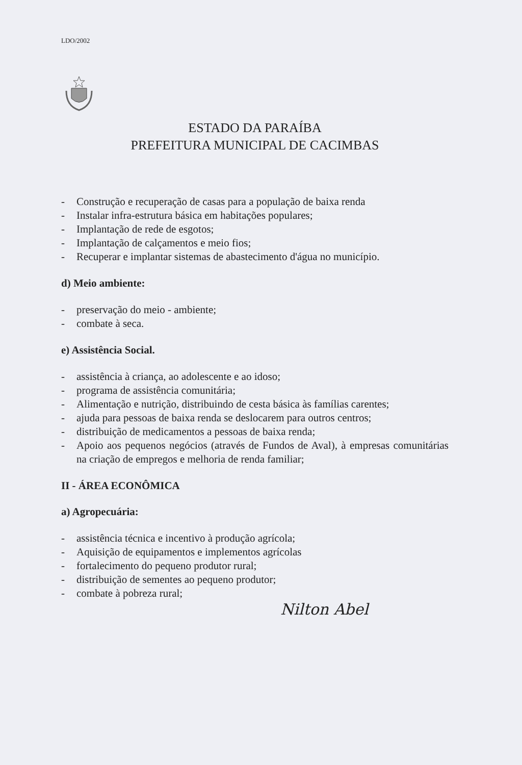LDO/2002
ESTADO DA PARAÍBA
PREFEITURA MUNICIPAL DE CACIMBAS
- Construção e recuperação de casas para a população de baixa renda
- Instalar infra-estrutura básica em habitações populares;
- Implantação de rede de esgotos;
- Implantação de calçamentos e meio fios;
- Recuperar e implantar sistemas de abastecimento d'água no município.
d) Meio ambiente:
- preservação do meio - ambiente;
- combate à seca.
e) Assistência Social.
- assistência à criança, ao adolescente e ao idoso;
- programa de assistência comunitária;
- Alimentação e nutrição, distribuindo de cesta básica às famílias carentes;
- ajuda para pessoas de baixa renda se deslocarem para outros centros;
- distribuição de medicamentos a pessoas de baixa renda;
- Apoio aos pequenos negócios (através de Fundos de Aval), à empresas comunitárias na criação de empregos e melhoria de renda familiar;
II - ÁREA ECONÔMICA
a) Agropecuária:
- assistência técnica e incentivo à produção agrícola;
- Aquisição de equipamentos e implementos agrícolas
- fortalecimento do pequeno produtor rural;
- distribuição de sementes ao pequeno produtor;
- combate à pobreza rural;
Nilton Abel